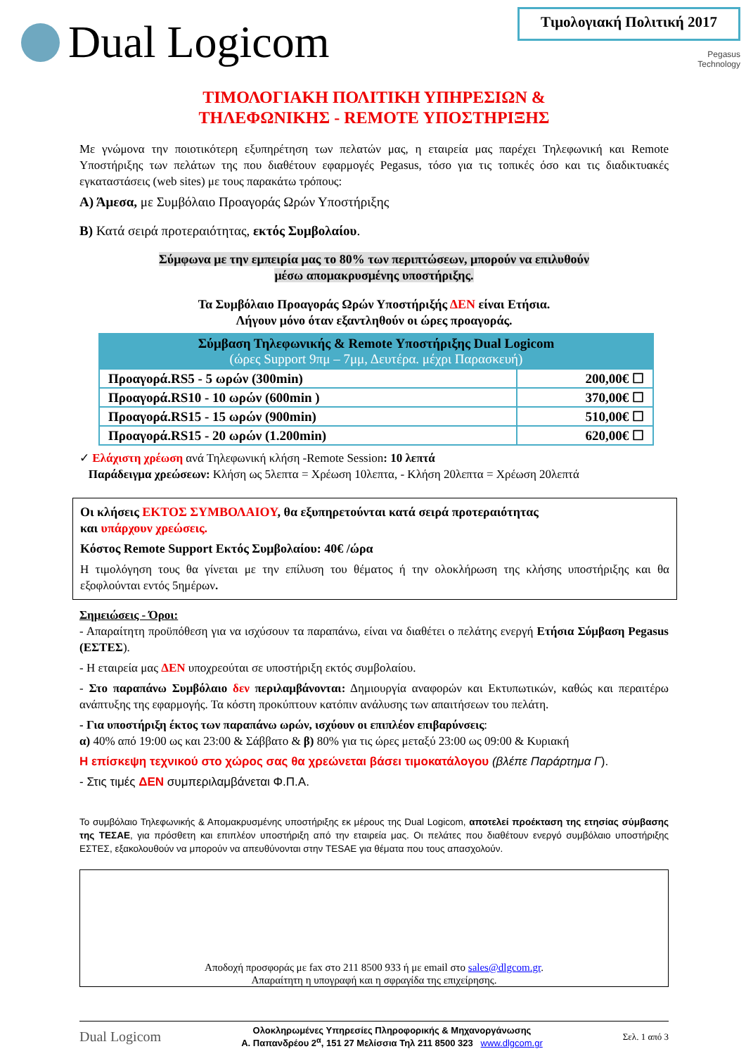Dual Logicom
Τιμολογιακή Πολιτική 2017
Pegasus
Technology
ΤΙΜΟΛΟΓΙΑΚΗ ΠΟΛΙΤΙΚΗ ΥΠΗΡΕΣΙΩΝ &
ΤΗΛΕΦΩΝΙΚΗΣ - REMOTE ΥΠΟΣΤΗΡΙΞΗΣ
Με γνώμονα την ποιοτικότερη εξυπηρέτηση των πελατών μας, η εταιρεία μας παρέχει Τηλεφωνική και Remote Υποστήριξης των πελάτων της που διαθέτουν εφαρμογές Pegasus, τόσο για τις τοπικές όσο και τις διαδικτυακές εγκαταστάσεις (web sites) με τους παρακάτω τρόπους:
Α) Άμεσα, με Συμβόλαιο Προαγοράς Ωρών Υποστήριξης
Β) Κατά σειρά προτεραιότητας, εκτός Συμβολαίου.
Σύμφωνα με την εμπειρία μας το 80% των περιπτώσεων, μπορούν να επιλυθούν
μέσω απομακρυσμένης υποστήριξης.
Τα Συμβόλαιο Προαγοράς Ωρών Υποστήριξής ΔΕΝ είναι Ετήσια.
Λήγουν μόνο όταν εξαντληθούν οι ώρες προαγοράς.
| Σύμβαση Τηλεφωνικής & Remote Υποστήριξης Dual Logicom (ώρες Support 9πμ – 7μμ, Δευτέρα. μέχρι Παρασκευή) | |
| --- | --- |
| Προαγορά.RS5 - 5 ωρών (300min) | 200,00€ ☐ |
| Προαγορά.RS10 - 10 ωρών (600min ) | 370,00€ ☐ |
| Προαγορά.RS15 - 15 ωρών (900min) | 510,00€ ☐ |
| Προαγορά.RS15 - 20 ωρών (1.200min) | 620,00€ ☐ |
✓ Ελάχιστη χρέωση ανά Τηλεφωνική κλήση -Remote Session: 10 λεπτά
Παράδειγμα χρεώσεων: Κλήση ως 5λεπτα = Χρέωση 10λεπτα, - Κλήση 20λεπτα = Χρέωση 20λεπτά
Οι κλήσεις ΕΚΤΟΣ ΣΥΜΒΟΛΑΙΟΥ, θα εξυπηρετούνται κατά σειρά προτεραιότητας
και υπάρχουν χρεώσεις.
Κόστος Remote Support Εκτός Συμβολαίου: 40€ /ώρα
Η τιμολόγηση τους θα γίνεται με την επίλυση του θέματος ή την ολοκλήρωση της κλήσης υποστήριξης και θα εξοφλούνται εντός 5ημέρων.
Σημειώσεις - Όροι:
- Απαραίτητη προϋπόθεση για να ισχύσουν τα παραπάνω, είναι να διαθέτει ο πελάτης ενεργή Ετήσια Σύμβαση Pegasus (ΕΣΤΕΣ).
- Η εταιρεία μας ΔΕΝ υποχρεούται σε υποστήριξη εκτός συμβολαίου.
- Στο παραπάνω Συμβόλαιο δεν περιλαμβάνονται: Δημιουργία αναφορών και Εκτυπωτικών, καθώς και περαιτέρω ανάπτυξης της εφαρμογής. Τα κόστη προκύπτουν κατόπιν ανάλυσης των απαιτήσεων του πελάτη.
- Για υποστήριξη έκτος των παραπάνω ωρών, ισχύουν οι επιπλέον επιβαρύνσεις:
α) 40% από 19:00 ως και 23:00 & Σάββατο & β) 80% για τις ώρες μεταξύ 23:00 ως 09:00 & Κυριακή
Η επίσκεψη τεχνικού στο χώρος σας θα χρεώνεται βάσει τιμοκατάλογου (βλέπε Παράρτημα Γ).
- Στις τιμές ΔΕΝ συμπεριλαμβάνεται Φ.Π.Α.
Το συμβόλαιο Τηλεφωνικής & Απομακρυσμένης υποστήριξης εκ μέρους της Dual Logicom, αποτελεί προέκταση της ετησίας σύμβασης της ΤΕΣΑΕ, για πρόσθετη και επιπλέον υποστήριξη από την εταιρεία μας. Οι πελάτες που διαθέτουν ενεργό συμβόλαιο υποστήριξης ΕΣΤΕΣ, εξακολουθούν να μπορούν να απευθύνονται στην TESAE για θέματα που τους απασχολούν.
Αποδοχή προσφοράς με fax στο 211 8500 933 ή με email στο sales@dlgcom.gr.
Απαραίτητη η υπογραφή και η σφραγίδα της επιχείρησης.
Dual Logicom Ολοκληρωμένες Υπηρεσίες Πληροφορικής & Μηχανοργάνωσης
Α. Παπανδρέου 2<sup>α</sup>, 151 27 Μελίσσια Τηλ 211 8500 323 www.dlgcom.gr Σελ. 1 από 3